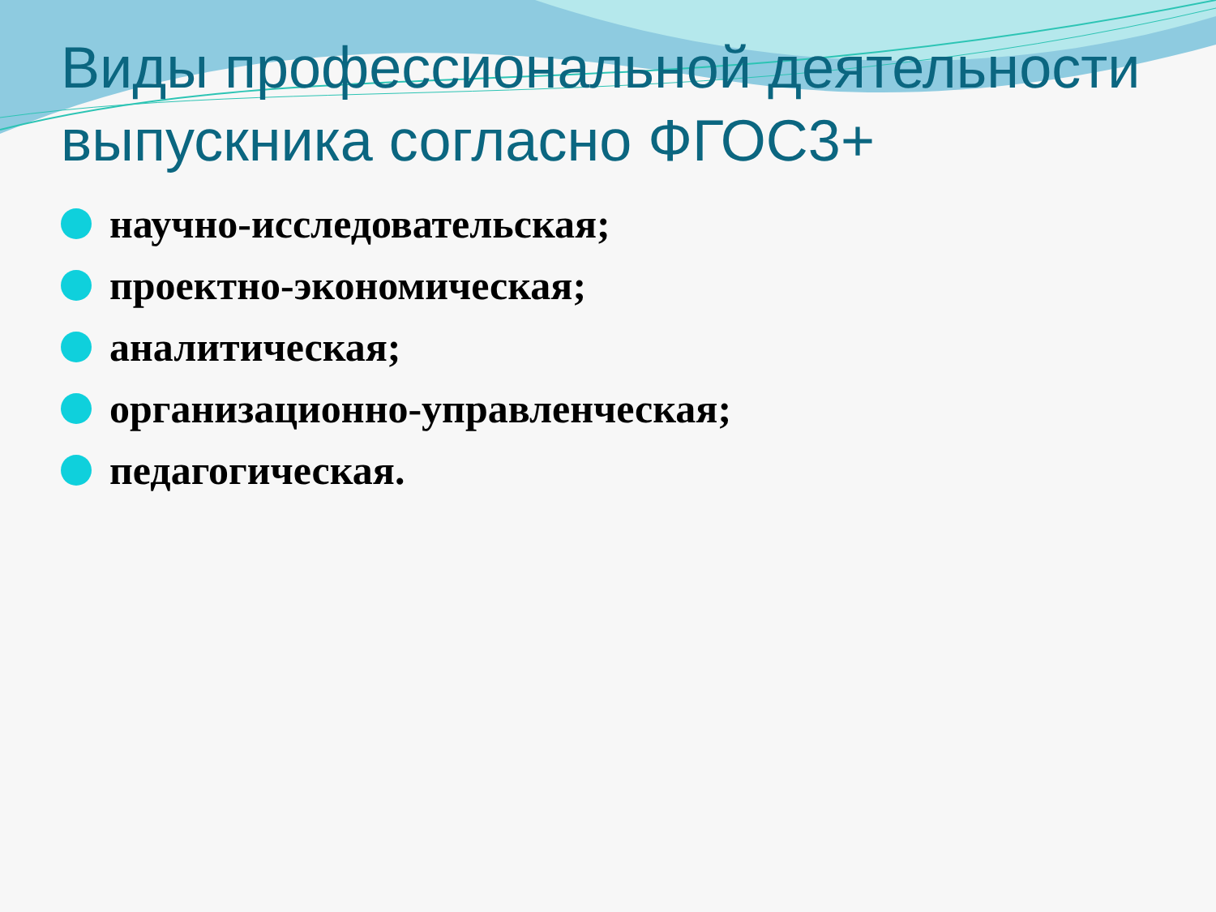Виды профессиональной деятельности выпускника согласно ФГОС3+
научно-исследовательская;
проектно-экономическая;
аналитическая;
организационно-управленческая;
педагогическая.